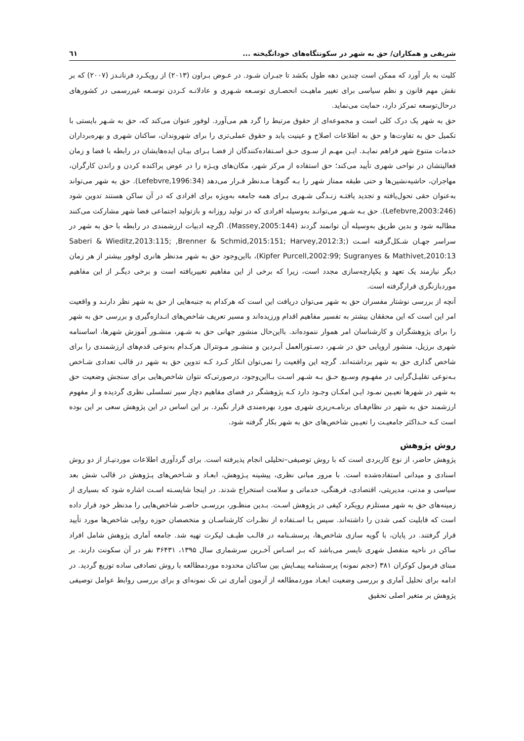شریفی و همکاران/ حق به شهر در سکونتگاه‌های خودانگیخته ... ٦١
کلیت به بار آورد که ممکن است چندین دهه طول بکشد تا جبـران شـود. در عـوض بـراون (۲۰۱۳) از رویکـرد فرنانـدز (۲۰۰۷) که بر نقش مهم قانون و نظم سیاسی برای تغییر ماهیـت انحصـاری توسـعه شـهری و عادلانـه کـردن توسـعه غیررسمی در کشورهای درحال‌توسعه تمرکز دارد، حمایت می‌نماید.
حق به شهر یک درک کلی است و مجموعه‌ای از حقوق مرتبط را گرد هم می‌آورد. لوفور عنوان می‌کند که، حق به شـهر بایستی با تکمیل حق به تفاوت‌ها و حق به اطلاعات اصلاح و عینیت یابد و حقوق عملی‌تری را برای شهروندان، ساکنان شهری و بهره‌برداران خدمات متنوع شهر فراهم نمایـد. ایـن مهـم از سـوی حـق اسـتفاده‌کنندگان از فضـا بـرای بیـان ایده‌هایشان در رابطه با فضا و زمان فعالیتشان در نواحی شهری تأیید می‌کند؛ حق استفاده از مرکز شهر، مکان‌های ویـژه را در عوض پراکنده کردن و راندن کارگران، مهاجران، حاشیه‌نشین‌ها و حتی طبقه ممتاز شهر را بـه گتوهـا مـدنظر قـرار می‌دهد (Lefebvre,1996:34). حق به شهر می‌تواند به‌عنوان حقی تحول‌یافته و تجدید یافتـه زنـدگی شـهری بـرای همه جامعه به‌ویژه برای افرادی که در آن ساکن هستند تدوین شود (Lefebvre,2003:246). حق بـه شـهر می‌توانـد به‌وسیله افرادی که در تولید روزانه و بازتولید اجتماعی فضا شهر مشارکت می‌کنند مطالبه شود و بدین طریق به‌وسیله آن توانمند گردند (Massey,2005:144). اگرچه ادبیات ارزشمندی در رابطه با حق به شهر در سراسر جهـان شـکل‌گرفته اسـت (Saberi & Wieditz,2013:115; ,Brenner & Schmid,2015:151; Harvey,2012:3; Kipfer Purcell,2002:99; Sugranyes & Mathivet,2010:13)، بااین‌وجود حق به شهر مدنظر هانری لوفور بیشتر از هر زمان دیگر نیازمند یک تعهد و یکپارچه‌سازی مجدد است، زیرا که برخی از این مفاهیم تغییریافته است و برخی دیگـر از این مفاهیم موردبازنگری قرارگرفته است.
آنچه از بررسی نوشتار مفسران حق به شهر می‌توان دریافت این است که هرکدام به جنبه‌هایی از حق به شهر نظر دارنـد و واقعیت امر این است که این محققان بیشتر به تفسیر مفاهیم اقدام ورزیده‌اند و مسیر تعریف شاخص‌های انـدازه‌گیری و بررسی حق به شهر را برای پژوهشگران و کارشناسان امر هموار ننموده‌اند. بااین‌حال منشور جهانی حق به شـهر، منشـور آموزش شهرها، اساسنامه شهری برزیل، منشور اروپایی حق در شـهر، دسـتورالعمل آبـردین و منشـور مـونترال هرکـدام به‌نوعی قدم‌های ارزشمندی را برای شاخص گذاری حق به شهر برداشته‌اند. گرچه این واقعیت را نمی‌توان انکار کـرد کـه تدوین حق به شهر در قالب تعدادی شـاخص بـه‌نوعی تقلیـل‌گرایی در مفهـوم وسـیع حـق بـه شـهر اسـت بـااین‌وجود، درصورتی‌که نتوان شاخص‌هایی برای سنجش وضعیت حق به شهر در شهرها تعیـین نمـود ایـن امکـان وجـود دارد کـه پژوهشگر در فضای مفاهیم دچار سیر تسلسلی نظری گردیده و از مفهوم ارزشمند حق به شهر در نظام‌هـای برنامـه‌ریزی شهری مورد بهره‌مندی قرار نگیرد. بر این اساس در این پژوهش سعی بر این بوده است کـه حـداکثر جامعیـت را تعیـین شاخص‌های حق به شهر بکار گرفته شود.
روش پژوهش
پژوهش حاضر، از نوع کاربردی است که با روش توصیفی–تحلیلی انجام پذیرفته است. برای گردآوری اطلاعات موردنیـاز از دو روش اسنادی و میدانی استفاده‌شده است. با مرور مبانی نظری، پیشینه پـژوهش، ابعـاد و شـاخص‌های پـژوهش در قالب شش بعد سیاسی و مدنی، مدیریتی، اقتصادی، فرهنگی، خدماتی و سلامت استخراج شدند. در اینجا شایسـته اسـت اشاره شود که بسیاری از زمینه‌های حق به شهر مستلزم رویکرد کیفی در پژوهش اسـت. بـدین منظـور، بررسـی حاضـر شاخص‌هایی را مدنظر خود قرار داده است که قابلیت کمی شدن را داشته‌اند. سپس بـا اسـتفاده از نظـرات کارشناسـان و متخصصان حوزه روایی شاخص‌ها مورد تأیید قرار گرفتند. در پایان، با گویه سازی شاخص‌ها، پرسشـنامه در قالـب طیـف لیکرت تهیه شد. جامعه آماری پژوهش شامل افراد ساکن در ناحیه منفصل شهری نایسر می‌باشد که بـر اسـاس آخـرین سرشماری سال ۱۳۹۵، ۳۶۴۳۱ نفر در آن سکونت دارند. بر مبنای فرمول کوکران ۳۸۱ (حجم نمونه) پرسشنامه پیمـایش بین ساکنان محدوده موردمطالعه با روش تصادفی ساده توزیع گردید. در ادامه برای تحلیل آماری و بررسی وضعیت ابعـاد موردمطالعه از آزمون آماری تی تک نمونه‌ای و برای بررسی روابط عوامل توصیفی پژوهش بر متغیر اصلی تحقیق